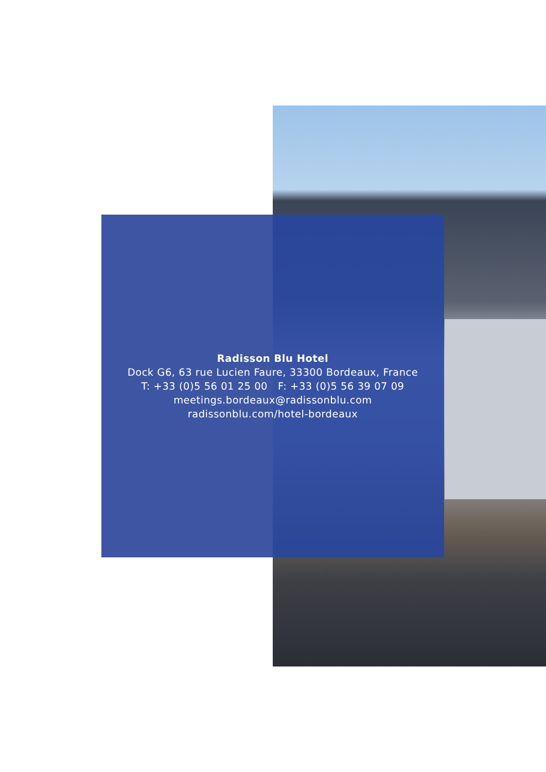Radisson Blu Hotel
Dock G6, 63 rue Lucien Faure, 33300 Bordeaux, France
T: +33 (0)5 56 01 25 00 F: +33 (0)5 56 39 07 09
meetings.bordeaux@radissonblu.com
radissonblu.com/hotel-bordeaux